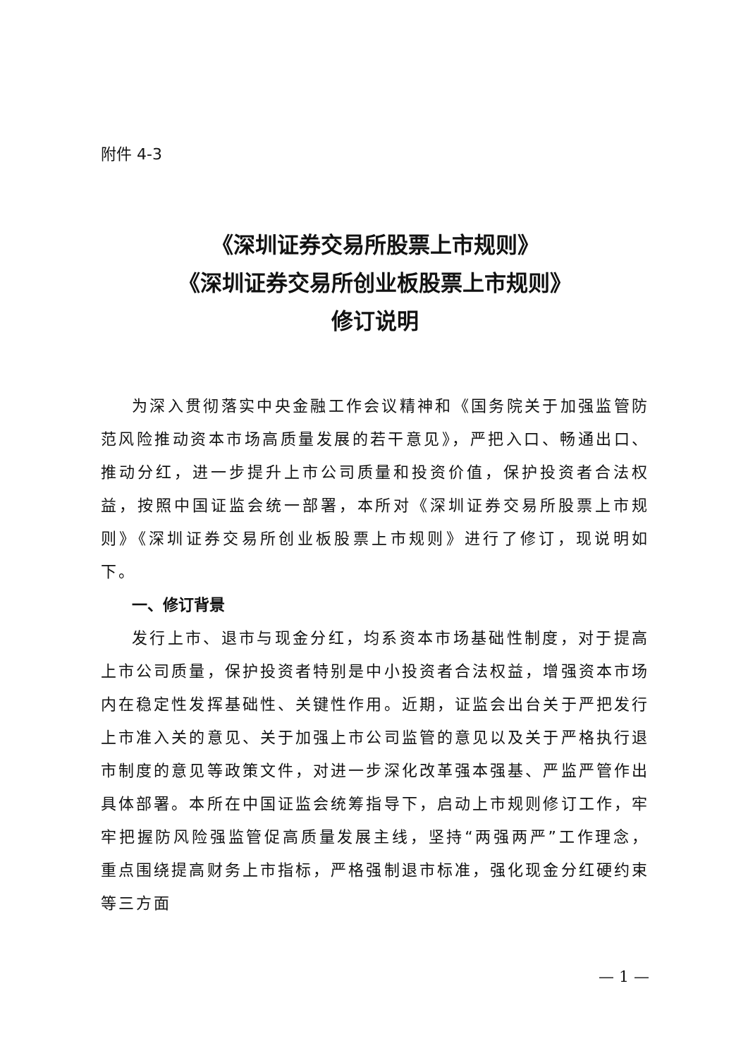附件 4-3
《深圳证券交易所股票上市规则》
《深圳证券交易所创业板股票上市规则》
修订说明
为深入贯彻落实中央金融工作会议精神和《国务院关于加强监管防范风险推动资本市场高质量发展的若干意见》，严把入口、畅通出口、推动分红，进一步提升上市公司质量和投资价值，保护投资者合法权益，按照中国证监会统一部署，本所对《深圳证券交易所股票上市规则》《深圳证券交易所创业板股票上市规则》进行了修订，现说明如下。
一、修订背景
发行上市、退市与现金分红，均系资本市场基础性制度，对于提高上市公司质量，保护投资者特别是中小投资者合法权益，增强资本市场内在稳定性发挥基础性、关键性作用。近期，证监会出台关于严把发行上市准入关的意见、关于加强上市公司监管的意见以及关于严格执行退市制度的意见等政策文件，对进一步深化改革强本强基、严监严管作出具体部署。本所在中国证监会统筹指导下，启动上市规则修订工作，牢牢把握防风险强监管促高质量发展主线，坚持“两强两严”工作理念，重点围绕提高财务上市指标，严格强制退市标准，强化现金分红硬约束等三方面
— 1 —